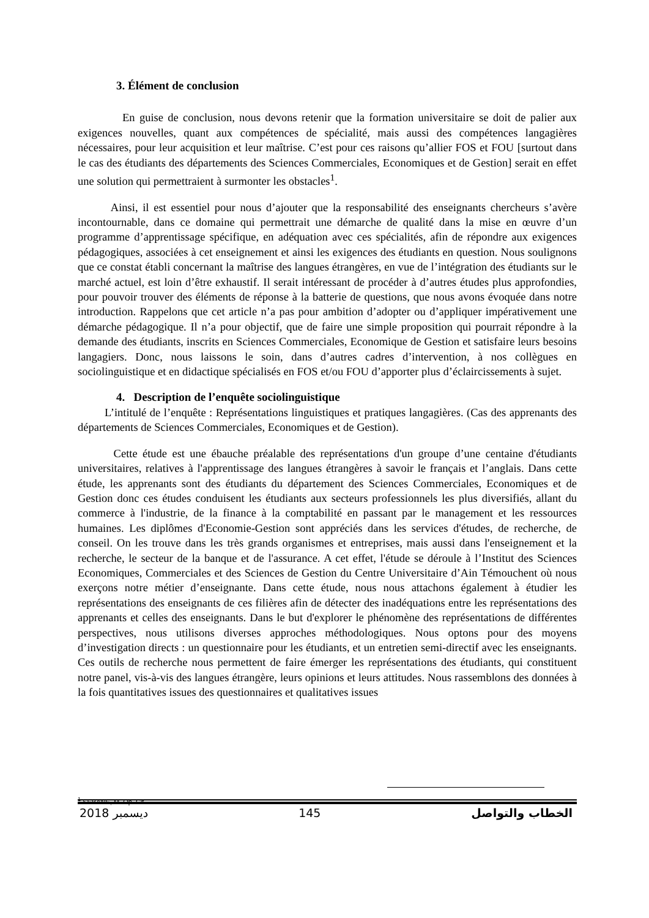3. Élément de conclusion
En guise de conclusion, nous devons retenir que la formation universitaire se doit de palier aux exigences nouvelles, quant aux compétences de spécialité, mais aussi des compétences langagières nécessaires, pour leur acquisition et leur maîtrise. C’est pour ces raisons qu’allier FOS et FOU [surtout dans le cas des étudiants des départements des Sciences Commerciales, Economiques et de Gestion] serait en effet une solution qui permettraient à surmonter les obstacles<sup>1</sup>.
Ainsi, il est essentiel pour nous d’ajouter que la responsabilité des enseignants chercheurs s’avère incontournable, dans ce domaine qui permettrait une démarche de qualité dans la mise en œuvre d’un programme d’apprentissage spécifique, en adéquation avec ces spécialités, afin de répondre aux exigences pédagogiques, associées à cet enseignement et ainsi les exigences des étudiants en question. Nous soulignons que ce constat établi concernant la maîtrise des langues étrangères, en vue de l’intégration des étudiants sur le marché actuel, est loin d’être exhaustif. Il serait intéressant de procéder à d’autres études plus approfondies, pour pouvoir trouver des éléments de réponse à la batterie de questions, que nous avons évoquée dans notre introduction. Rappelons que cet article n’a pas pour ambition d’adopter ou d’appliquer impérativement une démarche pédagogique. Il n’a pour objectif, que de faire une simple proposition qui pourrait répondre à la demande des étudiants, inscrits en Sciences Commerciales, Economique de Gestion et satisfaire leurs besoins langagiers. Donc, nous laissons le soin, dans d’autres cadres d’intervention, à nos collègues en sociolinguistique et en didactique spécialisés en FOS et/ou FOU d’apporter plus d’éclaircissements à sujet.
4. Description de l’enquête sociolinguistique
L’intitulé de l’enquête : Représentations linguistiques et pratiques langagières. (Cas des apprenants des départements de Sciences Commerciales, Economiques et de Gestion).
Cette étude est une ébauche préalable des représentations d'un groupe d’une centaine d'étudiants universitaires, relatives à l'apprentissage des langues étrangères à savoir le français et l’anglais. Dans cette étude, les apprenants sont des étudiants du département des Sciences Commerciales, Economiques et de Gestion donc ces études conduisent les étudiants aux secteurs professionnels les plus diversifiés, allant du commerce à l'industrie, de la finance à la comptabilité en passant par le management et les ressources humaines. Les diplômes d'Economie-Gestion sont appréciés dans les services d'études, de recherche, de conseil. On les trouve dans les très grands organismes et entreprises, mais aussi dans l'enseignement et la recherche, le secteur de la banque et de l'assurance. A cet effet, l'étude se déroule à l’Institut des Sciences Economiques, Commerciales et des Sciences de Gestion du Centre Universitaire d’Ain Témouchent où nous exerçons notre métier d’enseignante. Dans cette étude, nous nous attachons également à étudier les représentations des enseignants de ces filières afin de détecter des inadéquations entre les représentations des apprenants et celles des enseignants. Dans le but d'explorer le phénomène des représentations de différentes perspectives, nous utilisons diverses approches méthodologiques. Nous optons pour des moyens d’investigation directs : un questionnaire pour les étudiants, et un entretien semi-directif avec les enseignants. Ces outils de recherche nous permettent de faire émerger les représentations des étudiants, qui constituent notre panel, vis-à-vis des langues étrangère, leurs opinions et leurs attitudes. Nous rassemblons des données à la fois quantitatives issues des questionnaires et qualitatives issues
<sup>1</sup> SEBANE, M. Op. Cit..
2018 ديسمبر 145 الخطاب والتواصل